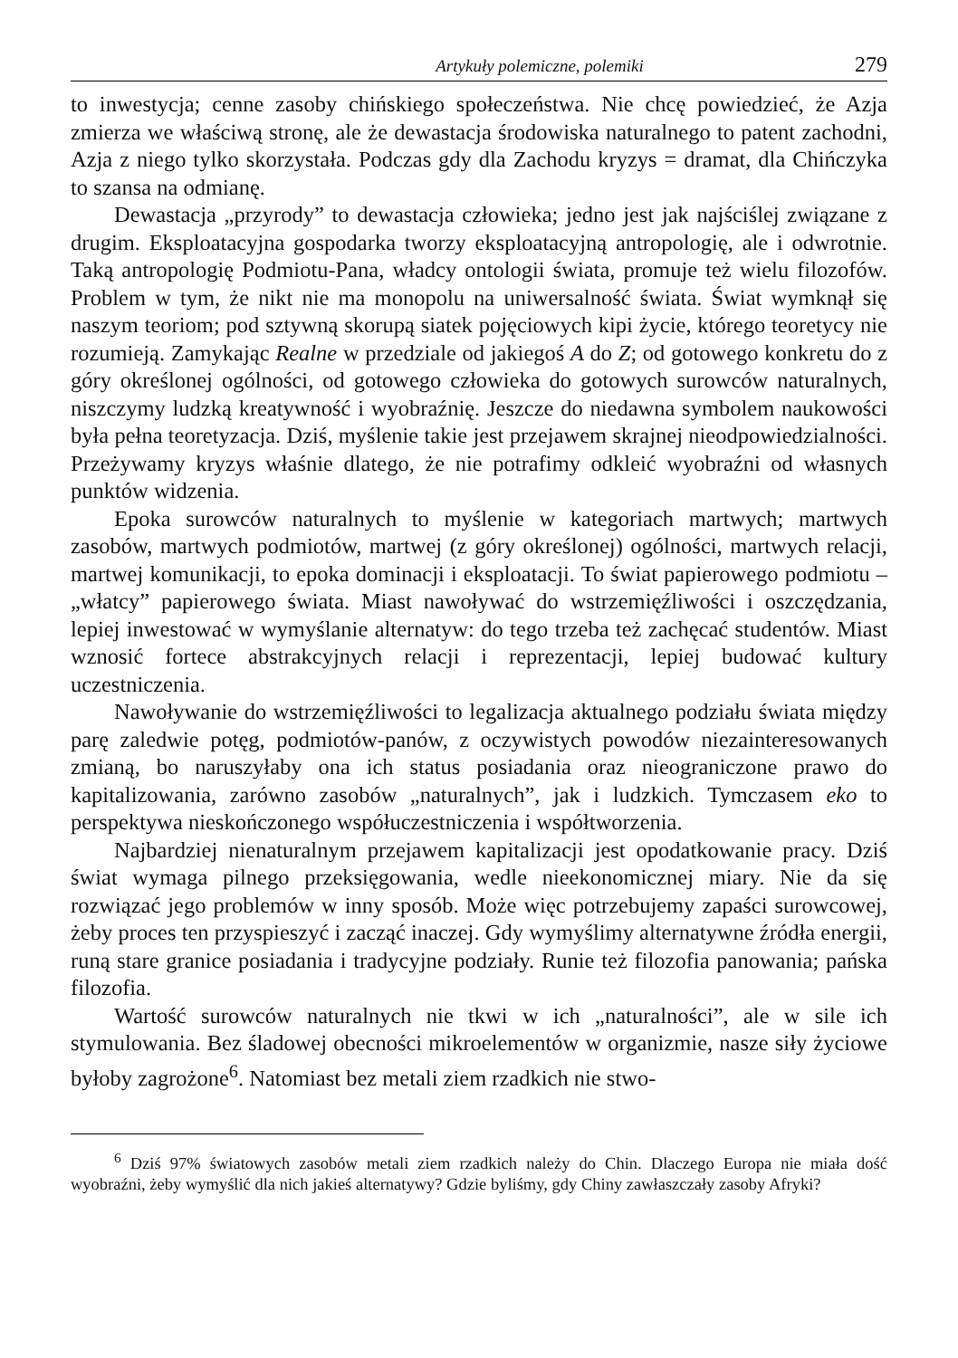Artykuły polemiczne, polemiki 279
to inwestycja; cenne zasoby chińskiego społeczeństwa. Nie chcę powiedzieć, że Azja zmierza we właściwą stronę, ale że dewastacja środowiska naturalnego to patent zachodni, Azja z niego tylko skorzystała. Podczas gdy dla Zachodu kryzys = dramat, dla Chińczyka to szansa na odmianę.
Dewastacja „przyrody” to dewastacja człowieka; jedno jest jak najściślej związane z drugim. Eksploatacyjna gospodarka tworzy eksploatacyjną antropologię, ale i odwrotnie. Taką antropologię Podmiotu-Pana, władcy ontologii świata, promuje też wielu filozofów. Problem w tym, że nikt nie ma monopolu na uniwersalność świata. Świat wymknął się naszym teoriom; pod sztywną skorupą siatek pojęciowych kipi życie, którego teoretycy nie rozumieją. Zamykając Realne w przedziale od jakiegoś A do Z; od gotowego konkretu do z góry określonej ogólności, od gotowego człowieka do gotowych surowców naturalnych, niszczymy ludzką kreatywność i wyobraźnię. Jeszcze do niedawna symbolem naukowości była pełna teoretyzacja. Dziś, myślenie takie jest przejawem skrajnej nieodpowiedzialności. Przeżywamy kryzys właśnie dlatego, że nie potrafimy odkleić wyobraźni od własnych punktów widzenia.
Epoka surowców naturalnych to myślenie w kategoriach martwych; martwych zasobów, martwych podmiotów, martwej (z góry określonej) ogólności, martwych relacji, martwej komunikacji, to epoka dominacji i eksploatacji. To świat papierowego podmiotu – „włatcy” papierowego świata. Miast nawoływać do wstrzemięźliwości i oszczędzania, lepiej inwestować w wymyślanie alternatyw: do tego trzeba też zachęcać studentów. Miast wznosić fortece abstrakcyjnych relacji i reprezentacji, lepiej budować kultury uczestniczenia.
Nawoływanie do wstrzemięźliwości to legalizacja aktualnego podziału świata między parę zaledwie potęg, podmiotów-panów, z oczywistych powodów niezainteresowanych zmianą, bo naruszyłaby ona ich status posiadania oraz nieograniczone prawo do kapitalizowania, zarówno zasobów „naturalnych”, jak i ludzkich. Tymczasem eko to perspektywa nieskończonego współuczestniczenia i współtworzenia.
Najbardziej nienaturalnym przejawem kapitalizacji jest opodatkowanie pracy. Dziś świat wymaga pilnego przeksięgowania, wedle nieekonomicznej miary. Nie da się rozwiązać jego problemów w inny sposób. Może więc potrzebujemy zapaści surowcowej, żeby proces ten przyspieszyć i zacząć inaczej. Gdy wymyślimy alternatywne źródła energii, runą stare granice posiadania i tradycyjne podziały. Runie też filozofia panowania; pańska filozofia.
Wartość surowców naturalnych nie tkwi w ich „naturalności”, ale w sile ich stymulowania. Bez śladowej obecności mikroelementów w organizmie, nasze siły życiowe byłoby zagrożone<sup>6</sup>. Natomiast bez metali ziem rzadkich nie stwo-
<sup>6</sup> Dziś 97% światowych zasobów metali ziem rzadkich należy do Chin. Dlaczego Europa nie miała dość wyobraźni, żeby wymyślić dla nich jakieś alternatywy? Gdzie byliśmy, gdy Chiny zawłaszczały zasoby Afryki?